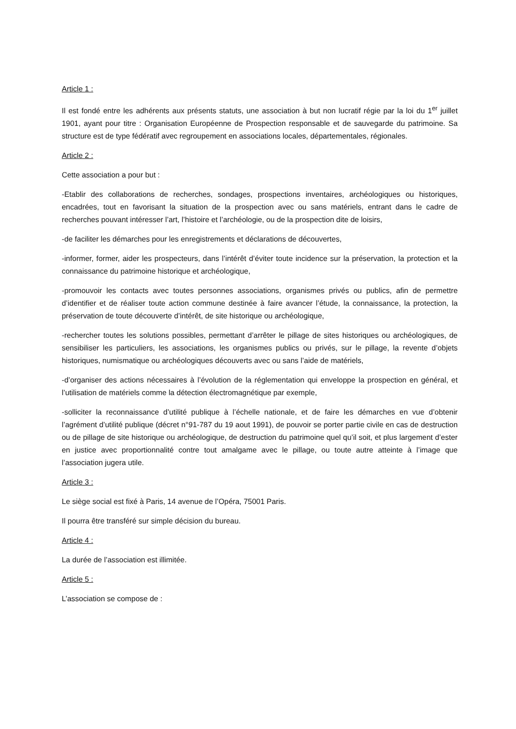Article 1 :
Il est fondé entre les adhérents aux présents statuts, une association à but non lucratif régie par la loi du 1<sup>er</sup> juillet 1901, ayant pour titre : Organisation Européenne de Prospection responsable et de sauvegarde du patrimoine. Sa structure est de type fédératif avec regroupement en associations locales, départementales, régionales.
Article 2 :
Cette association a pour but :
-Etablir des collaborations de recherches, sondages, prospections inventaires, archéologiques ou historiques, encadrées, tout en favorisant la situation de la prospection avec ou sans matériels, entrant dans le cadre de recherches pouvant intéresser l’art, l’histoire et l’archéologie, ou de la prospection dite de loisirs,
-de faciliter les démarches pour les enregistrements et déclarations de découvertes,
-informer, former, aider les prospecteurs, dans l’intérêt d’éviter toute incidence sur la préservation, la protection et la connaissance du patrimoine historique et archéologique,
-promouvoir les contacts avec toutes personnes associations, organismes privés ou publics, afin de permettre d’identifier et de réaliser toute action commune destinée à faire avancer l’étude, la connaissance, la protection, la préservation de toute découverte d’intérêt, de site historique ou archéologique,
-rechercher toutes les solutions possibles, permettant d’arrêter le pillage de sites historiques ou archéologiques, de sensibiliser les particuliers, les associations, les organismes publics ou privés, sur le pillage, la revente d’objets historiques, numismatique ou archéologiques découverts avec ou sans l’aide de matériels,
-d’organiser des actions nécessaires à l’évolution de la réglementation qui enveloppe la prospection en général, et l’utilisation de matériels comme la détection électromagnétique par exemple,
-solliciter la reconnaissance d’utilité publique à l’échelle nationale, et de faire les démarches en vue d’obtenir l’agrément d’utilité publique (décret n°91-787 du 19 aout 1991), de pouvoir se porter partie civile en cas de destruction ou de pillage de site historique ou archéologique, de destruction du patrimoine quel qu’il soit, et plus largement d’ester en justice avec proportionnalité contre tout amalgame avec le pillage, ou toute autre atteinte à l’image que l’association jugera utile.
Article 3 :
Le siège social est fixé à Paris, 14 avenue de l’Opéra, 75001 Paris.
Il pourra être transféré sur simple décision du bureau.
Article 4 :
La durée de l’association est illimitée.
Article 5 :
L’association se compose de :